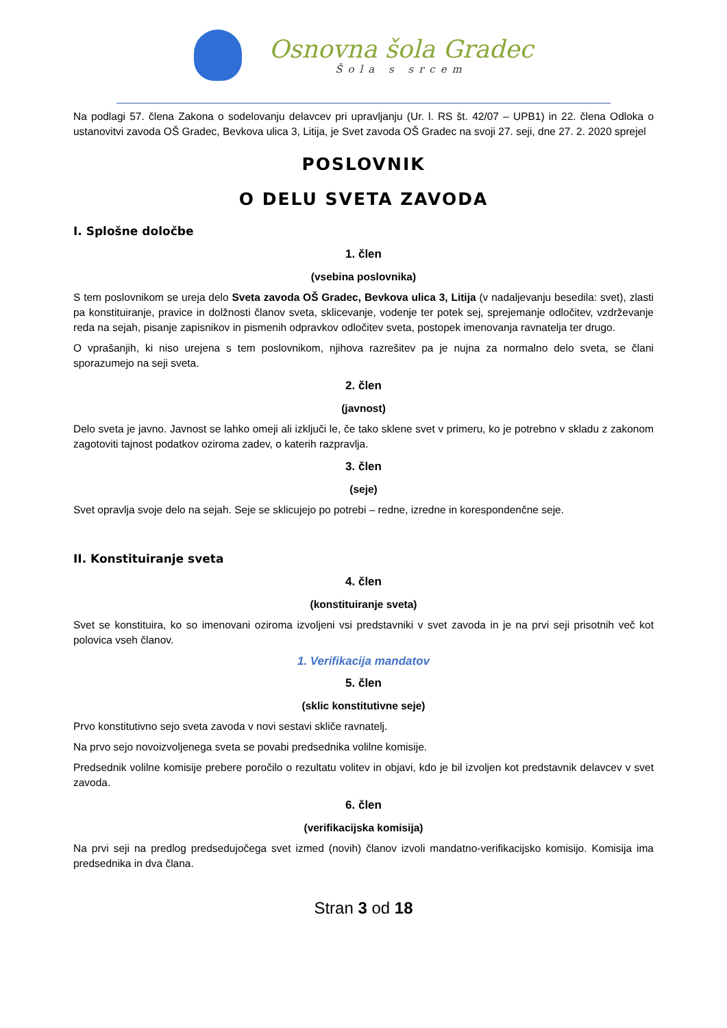Osnovna šola Gradec
Šola s srcem
Na podlagi 57. člena Zakona o sodelovanju delavcev pri upravljanju (Ur. l. RS št. 42/07 – UPB1) in 22. člena Odloka o ustanovitvi zavoda OŠ Gradec, Bevkova ulica 3, Litija, je Svet zavoda OŠ Gradec na svoji 27. seji, dne 27. 2. 2020 sprejel
POSLOVNIK
O DELU SVETA ZAVODA
I. Splošne določbe
1. člen
(vsebina poslovnika)
S tem poslovnikom se ureja delo Sveta zavoda OŠ Gradec, Bevkova ulica 3, Litija (v nadaljevanju besedila: svet), zlasti pa konstituiranje, pravice in dolžnosti članov sveta, sklicevanje, vodenje ter potek sej, sprejemanje odločitev, vzdrževanje reda na sejah, pisanje zapisnikov in pismenih odpravkov odločitev sveta, postopek imenovanja ravnatelja ter drugo.
O vprašanjih, ki niso urejena s tem poslovnikom, njihova razrešitev pa je nujna za normalno delo sveta, se člani sporazumejo na seji sveta.
2. člen
(javnost)
Delo sveta je javno. Javnost se lahko omeji ali izključi le, če tako sklene svet v primeru, ko je potrebno v skladu z zakonom zagotoviti tajnost podatkov oziroma zadev, o katerih razpravlja.
3. člen
(seje)
Svet opravlja svoje delo na sejah. Seje se sklicujejo po potrebi – redne, izredne in korespondenčne seje.
II. Konstituiranje sveta
4. člen
(konstituiranje sveta)
Svet se konstituira, ko so imenovani oziroma izvoljeni vsi predstavniki v svet zavoda in je na prvi seji prisotnih več kot polovica vseh članov.
1. Verifikacija mandatov
5. člen
(sklic konstitutivne seje)
Prvo konstitutivno sejo sveta zavoda v novi sestavi skliče ravnatelj.
Na prvo sejo novoizvoljenega sveta se povabi predsednika volilne komisije.
Predsednik volilne komisije prebere poročilo o rezultatu volitev in objavi, kdo je bil izvoljen kot predstavnik delavcev v svet zavoda.
6. člen
(verifikacijska komisija)
Na prvi seji na predlog predsedujočega svet izmed (novih) članov izvoli mandatno-verifikacijsko komisijo. Komisija ima predsednika in dva člana.
Stran 3 od 18